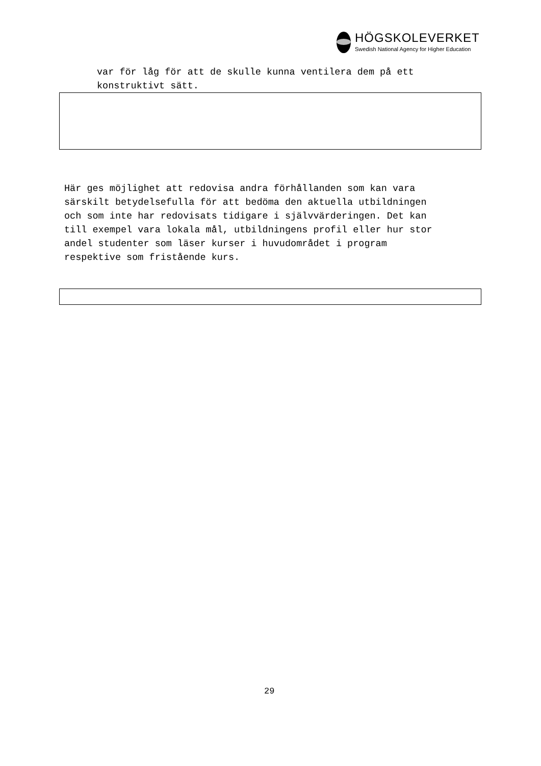HÖGSKOLEVERKET
Swedish National Agency for Higher Education
var för låg för att de skulle kunna ventilera dem på ett
konstruktivt sätt.
Här ges möjlighet att redovisa andra förhållanden som kan vara särskilt betydelsefulla för att bedöma den aktuella utbildningen och som inte har redovisats tidigare i självvärderingen. Det kan till exempel vara lokala mål, utbildningens profil eller hur stor andel studenter som läser kurser i huvudområdet i program respektive som fristående kurs.
29